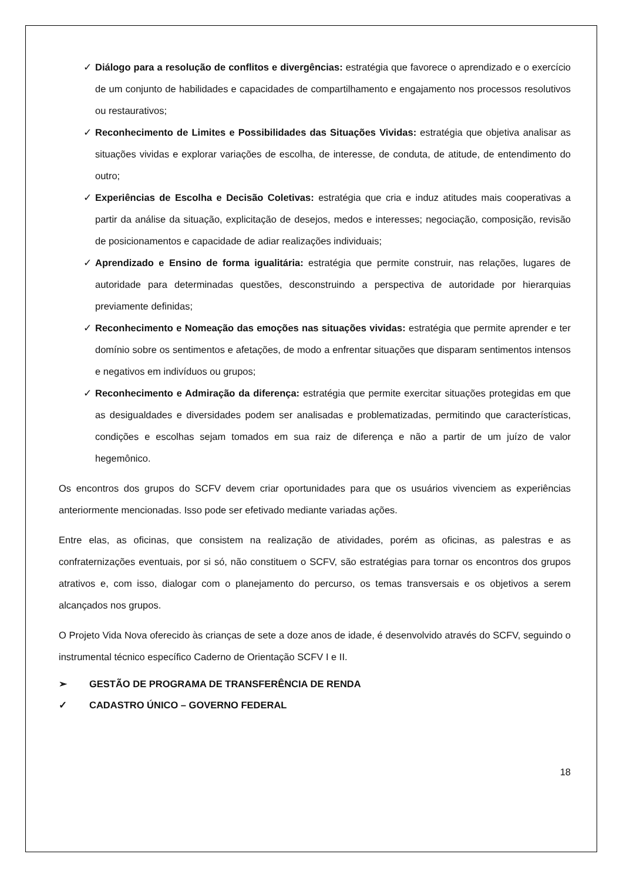✓ Diálogo para a resolução de conflitos e divergências: estratégia que favorece o aprendizado e o exercício de um conjunto de habilidades e capacidades de compartilhamento e engajamento nos processos resolutivos ou restaurativos;
✓ Reconhecimento de Limites e Possibilidades das Situações Vividas: estratégia que objetiva analisar as situações vividas e explorar variações de escolha, de interesse, de conduta, de atitude, de entendimento do outro;
✓ Experiências de Escolha e Decisão Coletivas: estratégia que cria e induz atitudes mais cooperativas a partir da análise da situação, explicitação de desejos, medos e interesses; negociação, composição, revisão de posicionamentos e capacidade de adiar realizações individuais;
✓ Aprendizado e Ensino de forma igualitária: estratégia que permite construir, nas relações, lugares de autoridade para determinadas questões, desconstruindo a perspectiva de autoridade por hierarquias previamente definidas;
✓ Reconhecimento e Nomeação das emoções nas situações vividas: estratégia que permite aprender e ter domínio sobre os sentimentos e afetações, de modo a enfrentar situações que disparam sentimentos intensos e negativos em indivíduos ou grupos;
✓ Reconhecimento e Admiração da diferença: estratégia que permite exercitar situações protegidas em que as desigualdades e diversidades podem ser analisadas e problematizadas, permitindo que características, condições e escolhas sejam tomados em sua raiz de diferença e não a partir de um juízo de valor hegemônico.
Os encontros dos grupos do SCFV devem criar oportunidades para que os usuários vivenciem as experiências anteriormente mencionadas. Isso pode ser efetivado mediante variadas ações.
Entre elas, as oficinas, que consistem na realização de atividades, porém as oficinas, as palestras e as confraternizações eventuais, por si só, não constituem o SCFV, são estratégias para tornar os encontros dos grupos atrativos e, com isso, dialogar com o planejamento do percurso, os temas transversais e os objetivos a serem alcançados nos grupos.
O Projeto Vida Nova oferecido às crianças de sete a doze anos de idade, é desenvolvido através do SCFV, seguindo o instrumental técnico específico Caderno de Orientação SCFV I e II.
➢ GESTÃO DE PROGRAMA DE TRANSFERÊNCIA DE RENDA
✓ CADASTRO ÚNICO – GOVERNO FEDERAL
18